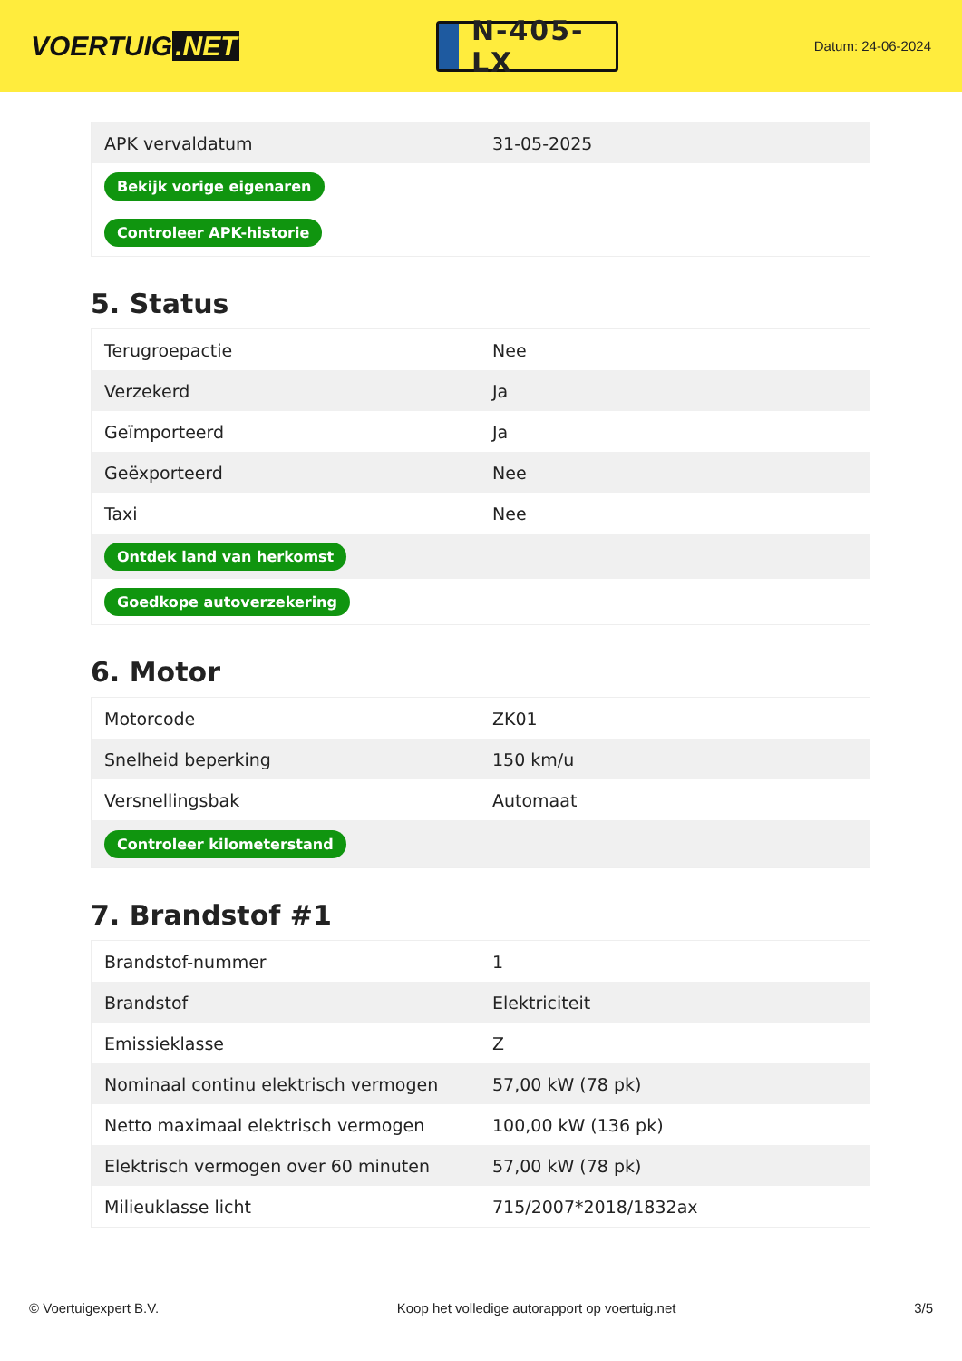VOERTUIG.NET
N-405-LX
Datum: 24-06-2024
| APK vervaldatum | 31-05-2025 |
| Bekijk vorige eigenaren | |
| Controleer APK-historie | |
5. Status
| Terugroepactie | Nee |
| Verzekerd | Ja |
| Geïmporteerd | Ja |
| Geëxporteerd | Nee |
| Taxi | Nee |
| Ontdek land van herkomst | |
| Goedkope autoverzekering | |
6. Motor
| Motorcode | ZK01 |
| Snelheid beperking | 150 km/u |
| Versnellingsbak | Automaat |
| Controleer kilometerstand | |
7. Brandstof #1
| Brandstof-nummer | 1 |
| Brandstof | Elektriciteit |
| Emissieklasse | Z |
| Nominaal continu elektrisch vermogen | 57,00 kW (78 pk) |
| Netto maximaal elektrisch vermogen | 100,00 kW (136 pk) |
| Elektrisch vermogen over 60 minuten | 57,00 kW (78 pk) |
| Milieuklasse licht | 715/2007*2018/1832ax |
© Voertuigexpert B.V. Koop het volledige autorapport op voertuig.net 3/5